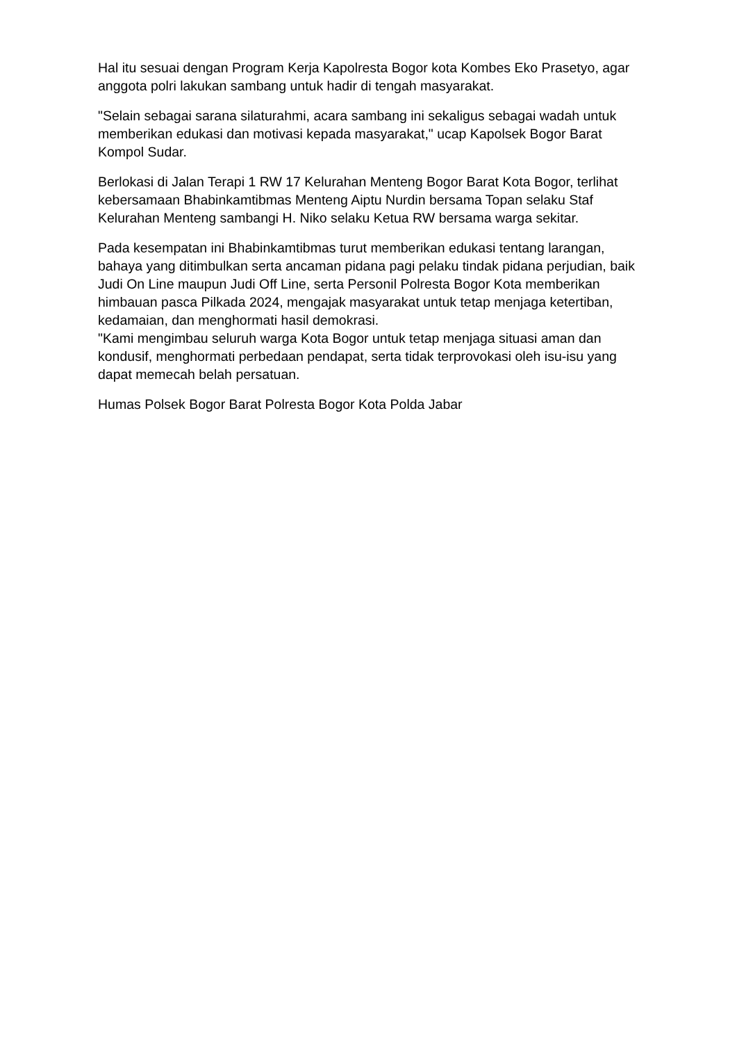Hal itu sesuai dengan Program Kerja Kapolresta Bogor kota Kombes Eko Prasetyo, agar anggota polri lakukan sambang untuk hadir di tengah masyarakat.
"Selain sebagai sarana silaturahmi, acara sambang ini sekaligus sebagai wadah untuk memberikan edukasi dan motivasi kepada masyarakat," ucap Kapolsek Bogor Barat Kompol Sudar.
Berlokasi di Jalan Terapi 1 RW 17 Kelurahan Menteng Bogor Barat Kota Bogor, terlihat kebersamaan Bhabinkamtibmas Menteng Aiptu Nurdin bersama Topan selaku Staf Kelurahan Menteng sambangi H. Niko selaku Ketua RW bersama warga sekitar.
Pada kesempatan ini Bhabinkamtibmas turut memberikan edukasi tentang larangan, bahaya yang ditimbulkan serta ancaman pidana pagi pelaku tindak pidana perjudian, baik Judi On Line maupun Judi Off Line, serta Personil Polresta Bogor Kota memberikan himbauan pasca Pilkada 2024, mengajak masyarakat untuk tetap menjaga ketertiban, kedamaian, dan menghormati hasil demokrasi.
"Kami mengimbau seluruh warga Kota Bogor untuk tetap menjaga situasi aman dan kondusif, menghormati perbedaan pendapat, serta tidak terprovokasi oleh isu-isu yang dapat memecah belah persatuan.
Humas Polsek Bogor Barat Polresta Bogor Kota Polda Jabar